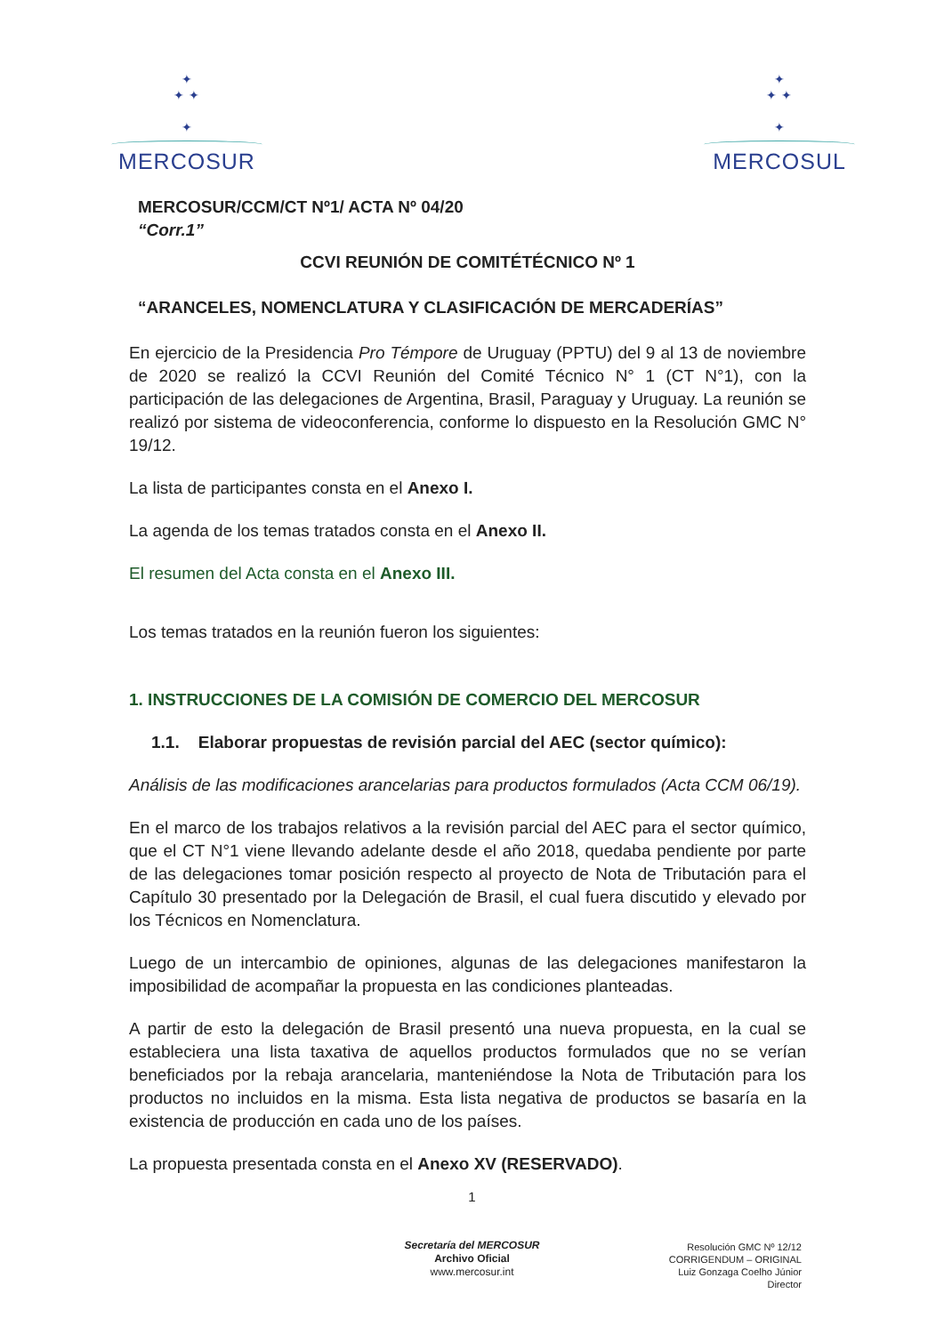✦
✦ ✦
✦
MERCOSUR
✦
✦ ✦
✦
MERCOSUL
MERCOSUR/CCM/CT Nº1/ ACTA Nº 04/20
“Corr.1”
CCVI REUNIÓN DE COMITÉTÉCNICO Nº 1
“ARANCELES, NOMENCLATURA Y CLASIFICACIÓN DE MERCADERÍAS”
En ejercicio de la Presidencia Pro Témpore de Uruguay (PPTU) del 9 al 13 de noviembre de 2020 se realizó la CCVI Reunión del Comité Técnico N° 1 (CT N°1), con la participación de las delegaciones de Argentina, Brasil, Paraguay y Uruguay. La reunión se realizó por sistema de videoconferencia, conforme lo dispuesto en la Resolución GMC N° 19/12.
La lista de participantes consta en el Anexo I.
La agenda de los temas tratados consta en el Anexo II.
El resumen del Acta consta en el Anexo III.
Los temas tratados en la reunión fueron los siguientes:
1. INSTRUCCIONES DE LA COMISIÓN DE COMERCIO DEL MERCOSUR
1.1. Elaborar propuestas de revisión parcial del AEC (sector químico):
Análisis de las modificaciones arancelarias para productos formulados (Acta CCM 06/19).
En el marco de los trabajos relativos a la revisión parcial del AEC para el sector químico, que el CT N°1 viene llevando adelante desde el año 2018, quedaba pendiente por parte de las delegaciones tomar posición respecto al proyecto de Nota de Tributación para el Capítulo 30 presentado por la Delegación de Brasil, el cual fuera discutido y elevado por los Técnicos en Nomenclatura.
Luego de un intercambio de opiniones, algunas de las delegaciones manifestaron la imposibilidad de acompañar la propuesta en las condiciones planteadas.
A partir de esto la delegación de Brasil presentó una nueva propuesta, en la cual se estableciera una lista taxativa de aquellos productos formulados que no se verían beneficiados por la rebaja arancelaria, manteniéndose la Nota de Tributación para los productos no incluidos en la misma. Esta lista negativa de productos se basaría en la existencia de producción en cada uno de los países.
La propuesta presentada consta en el Anexo XV (RESERVADO).
1
Secretaría del MERCOSUR
Archivo Oficial
www.mercosur.int
Resolución GMC Nº 12/12
CORRIGENDUM – ORIGINAL
Luiz Gonzaga Coelho Júnior
Director